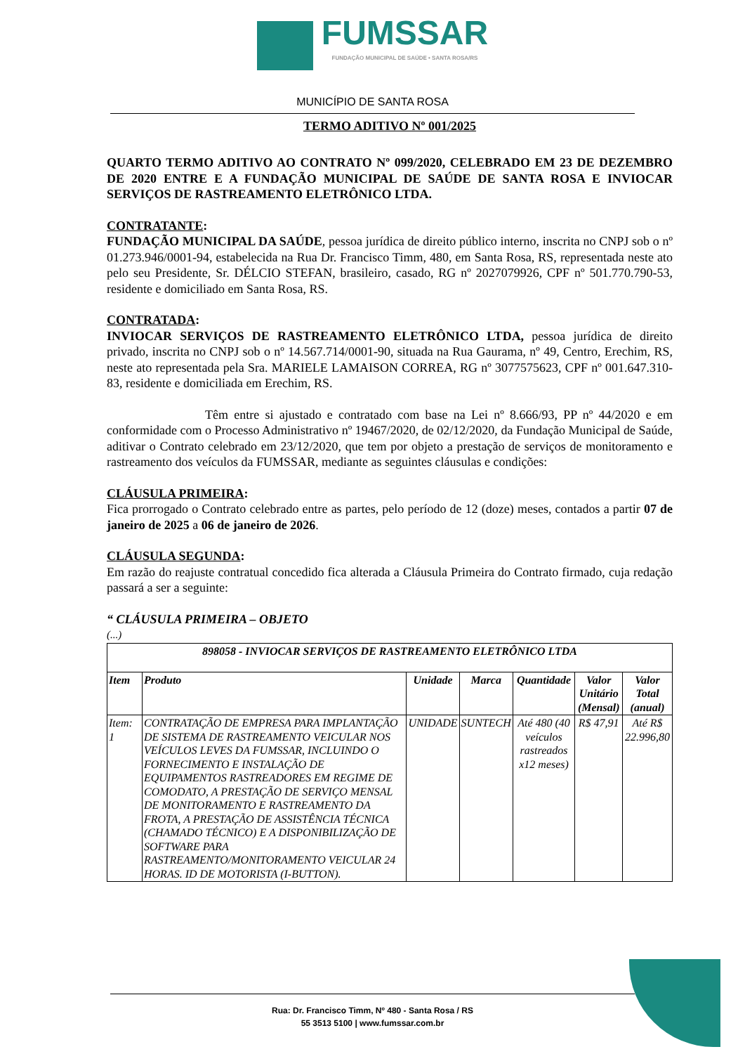FUMSSAR
FUNDAÇÃO MUNICIPAL DE SAÚDE • SANTA ROSA/RS
MUNICÍPIO DE SANTA ROSA
TERMO ADITIVO Nº 001/2025
QUARTO TERMO ADITIVO AO CONTRATO Nº 099/2020, CELEBRADO EM 23 DE DEZEMBRO DE 2020 ENTRE E A FUNDAÇÃO MUNICIPAL DE SAÚDE DE SANTA ROSA E INVIOCAR SERVIÇOS DE RASTREAMENTO ELETRÔNICO LTDA.
CONTRATANTE:
FUNDAÇÃO MUNICIPAL DA SAÚDE, pessoa jurídica de direito público interno, inscrita no CNPJ sob o nº 01.273.946/0001-94, estabelecida na Rua Dr. Francisco Timm, 480, em Santa Rosa, RS, representada neste ato pelo seu Presidente, Sr. DÉLCIO STEFAN, brasileiro, casado, RG nº 2027079926, CPF nº 501.770.790-53, residente e domiciliado em Santa Rosa, RS.
CONTRATADA:
INVIOCAR SERVIÇOS DE RASTREAMENTO ELETRÔNICO LTDA, pessoa jurídica de direito privado, inscrita no CNPJ sob o nº 14.567.714/0001-90, situada na Rua Gaurama, nº 49, Centro, Erechim, RS, neste ato representada pela Sra. MARIELE LAMAISON CORREA, RG nº 3077575623, CPF nº 001.647.310-83, residente e domiciliada em Erechim, RS.
Têm entre si ajustado e contratado com base na Lei nº 8.666/93, PP nº 44/2020 e em conformidade com o Processo Administrativo nº 19467/2020, de 02/12/2020, da Fundação Municipal de Saúde, aditivar o Contrato celebrado em 23/12/2020, que tem por objeto a prestação de serviços de monitoramento e rastreamento dos veículos da FUMSSAR, mediante as seguintes cláusulas e condições:
CLÁUSULA PRIMEIRA:
Fica prorrogado o Contrato celebrado entre as partes, pelo período de 12 (doze) meses, contados a partir 07 de janeiro de 2025 a 06 de janeiro de 2026.
CLÁUSULA SEGUNDA:
Em razão do reajuste contratual concedido fica alterada a Cláusula Primeira do Contrato firmado, cuja redação passará a ser a seguinte:
“ CLÁUSULA PRIMEIRA – OBJETO
(...)
| 898058 - INVIOCAR SERVIÇOS DE RASTREAMENTO ELETRÔNICO LTDA | | | | | | |
| --- | --- | --- | --- | --- | --- | --- |
| Item | Produto | Unidade | Marca | Quantidade | Valor Unitário (Mensal) | Valor Total (anual) |
| Item: 1 | CONTRATAÇÃO DE EMPRESA PARA IMPLANTAÇÃO DE SISTEMA DE RASTREAMENTO VEICULAR NOS VEÍCULOS LEVES DA FUMSSAR, INCLUINDO O FORNECIMENTO E INSTALAÇÃO DE EQUIPAMENTOS RASTREADORES EM REGIME DE COMODATO, A PRESTAÇÃO DE SERVIÇO MENSAL DE MONITORAMENTO E RASTREAMENTO DA FROTA, A PRESTAÇÃO DE ASSISTÊNCIA TÉCNICA (CHAMADO TÉCNICO) E A DISPONIBILIZAÇÃO DE SOFTWARE PARA RASTREAMENTO/MONITORAMENTO VEICULAR 24 HORAS. ID DE MOTORISTA (I-BUTTON). | UNIDADE | SUNTECH | Até 480 (40 veículos rastreados x12 meses) | R$ 47,91 | Até R$ 22.996,80 |
Rua: Dr. Francisco Timm, Nº 480 - Santa Rosa / RS
55 3513 5100 | www.fumssar.com.br